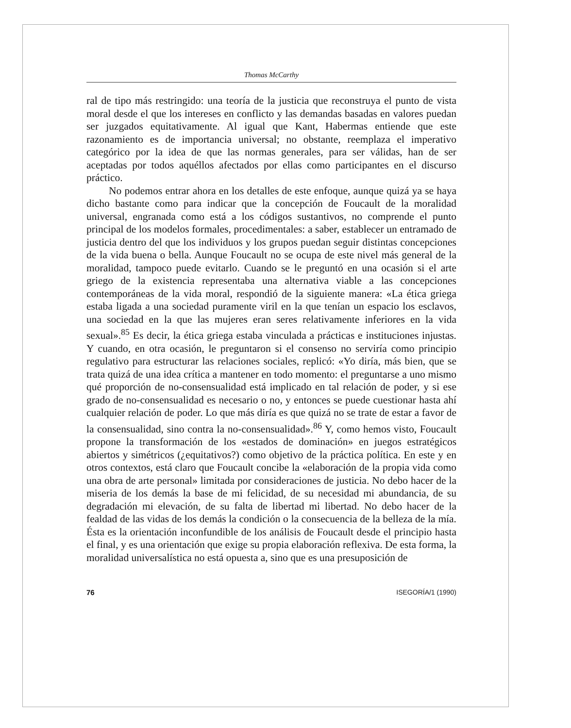Thomas McCarthy
ral de tipo más restringido: una teoría de la justicia que reconstruya el punto de vista moral desde el que los intereses en conflicto y las demandas basadas en valores puedan ser juzgados equitativamente. Al igual que Kant, Habermas entiende que este razonamiento es de importancia universal; no obstante, reemplaza el imperativo categórico por la idea de que las normas generales, para ser válidas, han de ser aceptadas por todos aquéllos afectados por ellas como participantes en el discurso práctico.
No podemos entrar ahora en los detalles de este enfoque, aunque quizá ya se haya dicho bastante como para indicar que la concepción de Foucault de la moralidad universal, engranada como está a los códigos sustantivos, no comprende el punto principal de los modelos formales, procedimentales: a saber, establecer un entramado de justicia dentro del que los individuos y los grupos puedan seguir distintas concepciones de la vida buena o bella. Aunque Foucault no se ocupa de este nivel más general de la moralidad, tampoco puede evitarlo. Cuando se le preguntó en una ocasión si el arte griego de la existencia representaba una alternativa viable a las concepciones contemporáneas de la vida moral, respondió de la siguiente manera: «La ética griega estaba ligada a una sociedad puramente viril en la que tenían un espacio los esclavos, una sociedad en la que las mujeres eran seres relativamente inferiores en la vida sexual».<sup>85</sup> Es decir, la ética griega estaba vinculada a prácticas e instituciones injustas. Y cuando, en otra ocasión, le preguntaron si el consenso no serviría como principio regulativo para estructurar las relaciones sociales, replicó: «Yo diría, más bien, que se trata quizá de una idea crítica a mantener en todo momento: el preguntarse a uno mismo qué proporción de no-consensualidad está implicado en tal relación de poder, y si ese grado de no-consensualidad es necesario o no, y entonces se puede cuestionar hasta ahí cualquier relación de poder. Lo que más diría es que quizá no se trate de estar a favor de la consensualidad, sino contra la no-consensualidad».<sup>86</sup> Y, como hemos visto, Foucault propone la transformación de los «estados de dominación» en juegos estratégicos abiertos y simétricos (¿equitativos?) como objetivo de la práctica política. En este y en otros contextos, está claro que Foucault concibe la «elaboración de la propia vida como una obra de arte personal» limitada por consideraciones de justicia. No debo hacer de la miseria de los demás la base de mi felicidad, de su necesidad mi abundancia, de su degradación mi elevación, de su falta de libertad mi libertad. No debo hacer de la fealdad de las vidas de los demás la condición o la consecuencia de la belleza de la mía. Ésta es la orientación inconfundible de los análisis de Foucault desde el principio hasta el final, y es una orientación que exige su propia elaboración reflexiva. De esta forma, la moralidad universalística no está opuesta a, sino que es una presuposición de
76 ISEGORÍA/1 (1990)